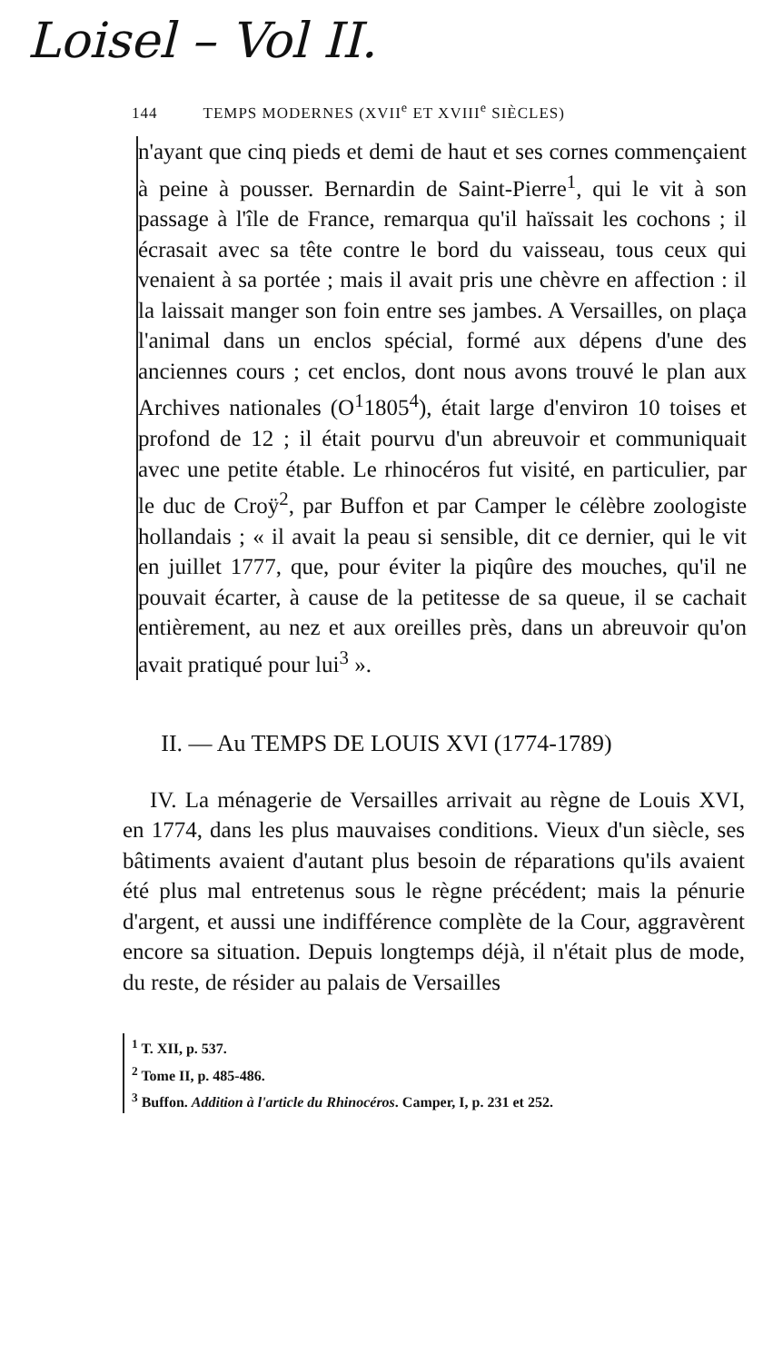Loisel – Vol II.
144 TEMPS MODERNES (XVII<sup>e</sup> ET XVIII<sup>e</sup> SIÈCLES)
n'ayant que cinq pieds et demi de haut et ses cornes commençaient à peine à pousser. Bernardin de Saint-Pierre<sup>1</sup>, qui le vit à son passage à l'île de France, remarqua qu'il haïssait les cochons ; il écrasait avec sa tête contre le bord du vaisseau, tous ceux qui venaient à sa portée ; mais il avait pris une chèvre en affection : il la laissait manger son foin entre ses jambes. A Versailles, on plaça l'animal dans un enclos spécial, formé aux dépens d'une des anciennes cours ; cet enclos, dont nous avons trouvé le plan aux Archives nationales (O<sup>1</sup>1805<sup>4</sup>), était large d'environ 10 toises et profond de 12 ; il était pourvu d'un abreuvoir et communiquait avec une petite étable. Le rhinocéros fut visité, en particulier, par le duc de Croÿ<sup>2</sup>, par Buffon et par Camper le célèbre zoologiste hollandais ; « il avait la peau si sensible, dit ce dernier, qui le vit en juillet 1777, que, pour éviter la piqûre des mouches, qu'il ne pouvait écarter, à cause de la petitesse de sa queue, il se cachait entièrement, au nez et aux oreilles près, dans un abreuvoir qu'on avait pratiqué pour lui<sup>3</sup> ».
II. — Au TEMPS DE LOUIS XVI (1774-1789)
IV. La ménagerie de Versailles arrivait au règne de Louis XVI, en 1774, dans les plus mauvaises conditions. Vieux d'un siècle, ses bâtiments avaient d'autant plus besoin de réparations qu'ils avaient été plus mal entretenus sous le règne précédent; mais la pénurie d'argent, et aussi une indifférence complète de la Cour, aggravèrent encore sa situation. Depuis longtemps déjà, il n'était plus de mode, du reste, de résider au palais de Versailles
<sup>1</sup> T. XII, p. 537.
<sup>2</sup> Tome II, p. 485-486.
<sup>3</sup> Buffon. Addition à l'article du Rhinocéros. Camper, I, p. 231 et 252.